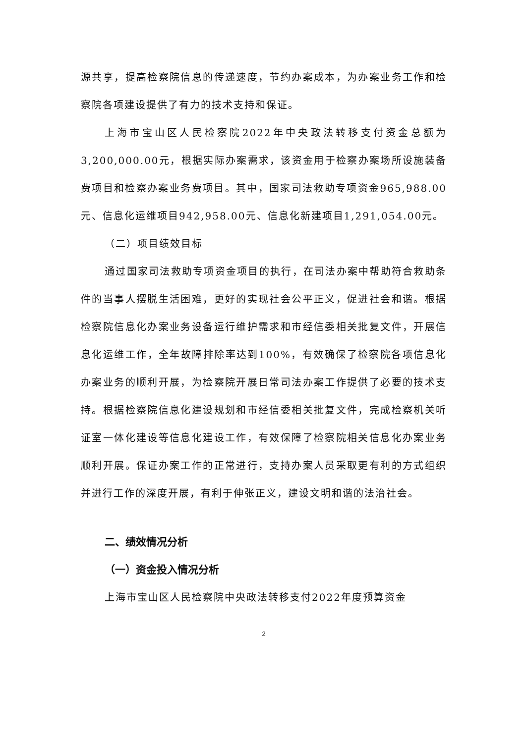源共享，提高检察院信息的传递速度，节约办案成本，为办案业务工作和检察院各项建设提供了有力的技术支持和保证。
上海市宝山区人民检察院2022年中央政法转移支付资金总额为3,200,000.00元，根据实际办案需求，该资金用于检察办案场所设施装备费项目和检察办案业务费项目。其中，国家司法救助专项资金965,988.00元、信息化运维项目942,958.00元、信息化新建项目1,291,054.00元。
（二）项目绩效目标
通过国家司法救助专项资金项目的执行，在司法办案中帮助符合救助条件的当事人摆脱生活困难，更好的实现社会公平正义，促进社会和谐。根据检察院信息化办案业务设备运行维护需求和市经信委相关批复文件，开展信息化运维工作，全年故障排除率达到100%，有效确保了检察院各项信息化办案业务的顺利开展，为检察院开展日常司法办案工作提供了必要的技术支持。根据检察院信息化建设规划和市经信委相关批复文件，完成检察机关听证室一体化建设等信息化建设工作，有效保障了检察院相关信息化办案业务顺利开展。保证办案工作的正常进行，支持办案人员采取更有利的方式组织并进行工作的深度开展，有利于伸张正义，建设文明和谐的法治社会。
二、绩效情况分析
（一）资金投入情况分析
上海市宝山区人民检察院中央政法转移支付2022年度预算资金
2